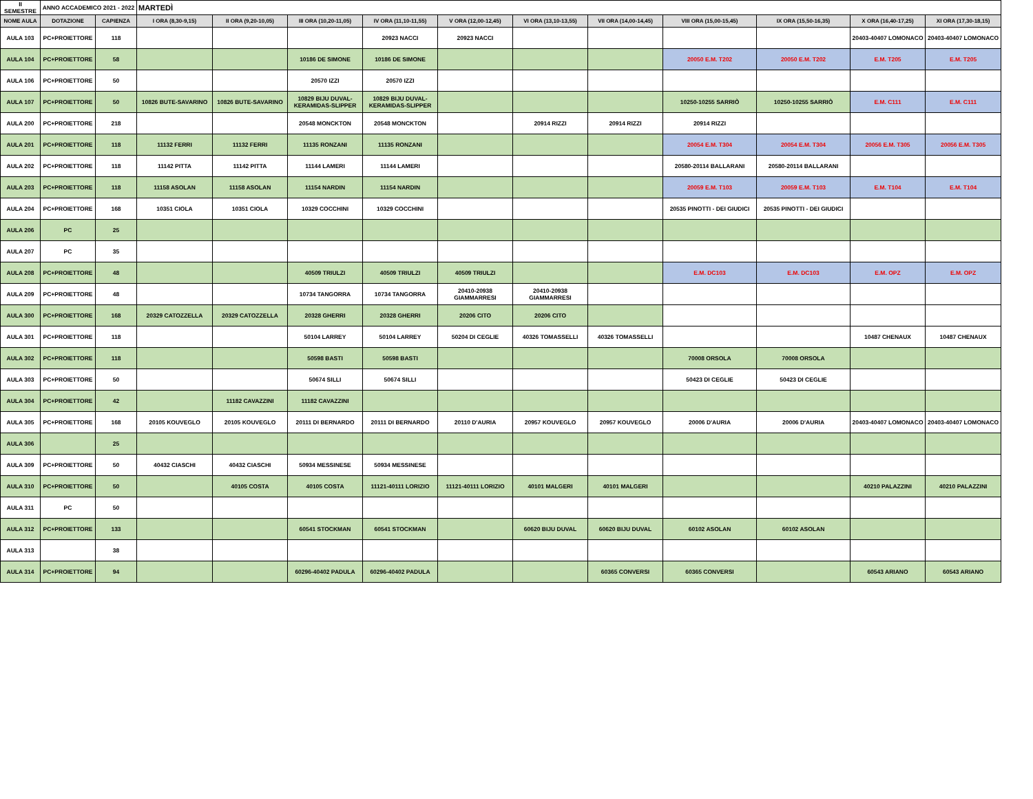| II SEMESTRE | ANNO ACCADEMICO 2021 - 2022 | | MARTEDÌ | | | | | | | | | | |
| NOME AULA | DOTAZIONE | CAPIENZA | I ORA (8,30-9,15) | II ORA (9,20-10,05) | III ORA (10,20-11,05) | IV ORA (11,10-11,55) | V ORA (12,00-12,45) | VI ORA (13,10-13,55) | VII ORA (14,00-14,45) | VIII ORA (15,00-15,45) | IX ORA (15,50-16,35) | X ORA (16,40-17,25) | XI ORA (17,30-18,15) |
| AULA 103 | PC+PROIETTORE | 118 | | | | 20923 NACCI | 20923 NACCI | | | | | 20403-40407 LOMONACO | 20403-40407 LOMONACO |
| AULA 104 | PC+PROIETTORE | 58 | | | 10186 DE SIMONE | 10186 DE SIMONE | | | | 20050 E.M. T202 | 20050 E.M. T202 | E.M. T205 | E.M. T205 |
| AULA 106 | PC+PROIETTORE | 50 | | | 20570 IZZI | 20570 IZZI | | | | | | | |
| AULA 107 | PC+PROIETTORE | 50 | 10826 BUTE-SAVARINO | 10826 BUTE-SAVARINO | 10829 BIJU DUVAL-KERAMIDAS-SLIPPER | 10829 BIJU DUVAL-KERAMIDAS-SLIPPER | | | | 10250-10255 SARRIÒ | 10250-10255 SARRIÒ | E.M. C111 | E.M. C111 |
| AULA 200 | PC+PROIETTORE | 218 | | | 20548 MONCKTON | 20548 MONCKTON | | 20914 RIZZI | 20914 RIZZI | 20914 RIZZI | | | |
| AULA 201 | PC+PROIETTORE | 118 | 11132 FERRI | 11132 FERRI | 11135 RONZANI | 11135 RONZANI | | | | 20054 E.M. T304 | 20054 E.M. T304 | 20056 E.M. T305 | 20056 E.M. T305 |
| AULA 202 | PC+PROIETTORE | 118 | 11142 PITTA | 11142 PITTA | 11144 LAMERI | 11144 LAMERI | | | | 20580-20114 BALLARANI | 20580-20114 BALLARANI | | |
| AULA 203 | PC+PROIETTORE | 118 | 11158 ASOLAN | 11158 ASOLAN | 11154 NARDIN | 11154 NARDIN | | | | 20059 E.M. T103 | 20059 E.M. T103 | E.M. T104 | E.M. T104 |
| AULA 204 | PC+PROIETTORE | 168 | 10351 CIOLA | 10351 CIOLA | 10329 COCCHINI | 10329 COCCHINI | | | | 20535 PINOTTI - DEI GIUDICI | 20535 PINOTTI - DEI GIUDICI | | |
| AULA 206 | PC | 25 | | | | | | | | | | | |
| AULA 207 | PC | 35 | | | | | | | | | | | |
| AULA 208 | PC+PROIETTORE | 48 | | | 40509 TRIULZI | 40509 TRIULZI | 40509 TRIULZI | | | E.M. DC103 | E.M. DC103 | E.M. OPZ | E.M. OPZ |
| AULA 209 | PC+PROIETTORE | 48 | | | 10734 TANGORRA | 10734 TANGORRA | 20410-20938 GIAMMARRESI | 20410-20938 GIAMMARRESI | | | | | |
| AULA 300 | PC+PROIETTORE | 168 | 20329 CATOZZELLA | 20329 CATOZZELLA | 20328 GHERRI | 20328 GHERRI | 20206 CITO | 20206 CITO | | | | | |
| AULA 301 | PC+PROIETTORE | 118 | | | 50104 LARREY | 50104 LARREY | 50204 DI CEGLIE | 40326 TOMASSELLI | 40326 TOMASSELLI | | | 10487 CHENAUX | 10487 CHENAUX |
| AULA 302 | PC+PROIETTORE | 118 | | | 50598 BASTI | 50598 BASTI | | | | 70008 ORSOLA | 70008 ORSOLA | | |
| AULA 303 | PC+PROIETTORE | 50 | | | 50674 SILLI | 50674 SILLI | | | | 50423 DI CEGLIE | 50423 DI CEGLIE | | |
| AULA 304 | PC+PROIETTORE | 42 | | 11182 CAVAZZINI | 11182 CAVAZZINI | | | | | | | | |
| AULA 305 | PC+PROIETTORE | 168 | 20105 KOUVEGLO | 20105 KOUVEGLO | 20111 DI BERNARDO | 20111 DI BERNARDO | 20110 D'AURIA | 20957 KOUVEGLO | 20957 KOUVEGLO | 20006 D'AURIA | 20006 D'AURIA | 20403-40407 LOMONACO | 20403-40407 LOMONACO |
| AULA 306 | | 25 | | | | | | | | | | | |
| AULA 309 | PC+PROIETTORE | 50 | 40432 CIASCHI | 40432 CIASCHI | 50934 MESSINESE | 50934 MESSINESE | | | | | | | |
| AULA 310 | PC+PROIETTORE | 50 | | 40105 COSTA | 40105 COSTA | 11121-40111 LORIZIO | 11121-40111 LORIZIO | 40101 MALGERI | 40101 MALGERI | | | 40210 PALAZZINI | 40210 PALAZZINI |
| AULA 311 | PC | 50 | | | | | | | | | | | |
| AULA 312 | PC+PROIETTORE | 133 | | | 60541 STOCKMAN | 60541 STOCKMAN | | 60620 BIJU DUVAL | 60620 BIJU DUVAL | 60102 ASOLAN | 60102 ASOLAN | | |
| AULA 313 | | 38 | | | | | | | | | | | |
| AULA 314 | PC+PROIETTORE | 94 | | | 60296-40402 PADULA | 60296-40402 PADULA | | | 60365 CONVERSI | 60365 CONVERSI | | 60543 ARIANO | 60543 ARIANO |